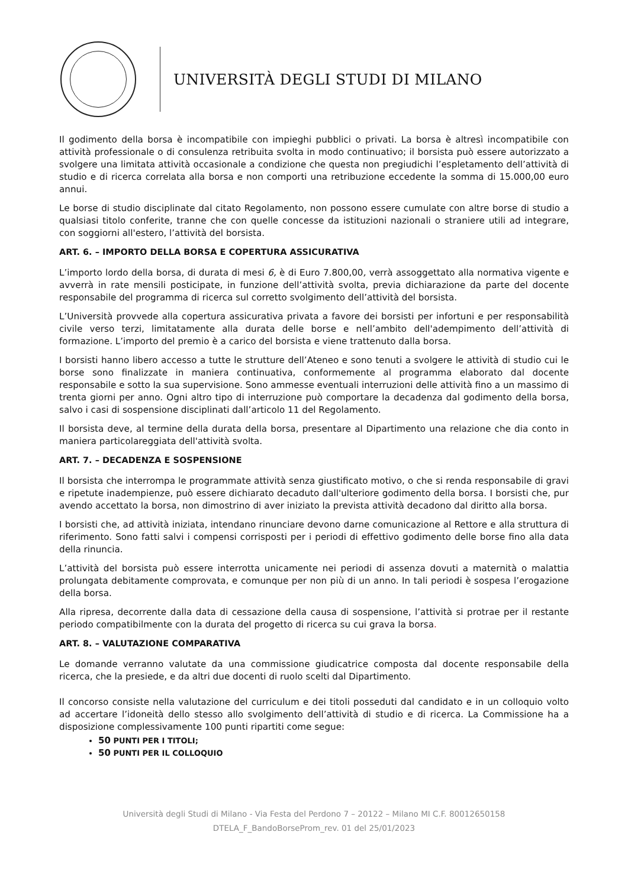UNIVERSITÀ DEGLI STUDI DI MILANO
Il godimento della borsa è incompatibile con impieghi pubblici o privati. La borsa è altresì incompatibile con attività professionale o di consulenza retribuita svolta in modo continuativo; il borsista può essere autorizzato a svolgere una limitata attività occasionale a condizione che questa non pregiudichi l’espletamento dell’attività di studio e di ricerca correlata alla borsa e non comporti una retribuzione eccedente la somma di 15.000,00 euro annui.
Le borse di studio disciplinate dal citato Regolamento, non possono essere cumulate con altre borse di studio a qualsiasi titolo conferite, tranne che con quelle concesse da istituzioni nazionali o straniere utili ad integrare, con soggiorni all'estero, l’attività del borsista.
ART. 6. – IMPORTO DELLA BORSA E COPERTURA ASSICURATIVA
L’importo lordo della borsa, di durata di mesi 6, è di Euro 7.800,00, verrà assoggettato alla normativa vigente e avverrà in rate mensili posticipate, in funzione dell’attività svolta, previa dichiarazione da parte del docente responsabile del programma di ricerca sul corretto svolgimento dell’attività del borsista.
L’Università provvede alla copertura assicurativa privata a favore dei borsisti per infortuni e per responsabilità civile verso terzi, limitatamente alla durata delle borse e nell’ambito dell'adempimento dell’attività di formazione. L’importo del premio è a carico del borsista e viene trattenuto dalla borsa.
I borsisti hanno libero accesso a tutte le strutture dell’Ateneo e sono tenuti a svolgere le attività di studio cui le borse sono finalizzate in maniera continuativa, conformemente al programma elaborato dal docente responsabile e sotto la sua supervisione. Sono ammesse eventuali interruzioni delle attività fino a un massimo di trenta giorni per anno. Ogni altro tipo di interruzione può comportare la decadenza dal godimento della borsa, salvo i casi di sospensione disciplinati dall’articolo 11 del Regolamento.
Il borsista deve, al termine della durata della borsa, presentare al Dipartimento una relazione che dia conto in maniera particolareggiata dell'attività svolta.
ART. 7. – DECADENZA E SOSPENSIONE
Il borsista che interrompa le programmate attività senza giustificato motivo, o che si renda responsabile di gravi e ripetute inadempienze, può essere dichiarato decaduto dall'ulteriore godimento della borsa. I borsisti che, pur avendo accettato la borsa, non dimostrino di aver iniziato la prevista attività decadono dal diritto alla borsa.
I borsisti che, ad attività iniziata, intendano rinunciare devono darne comunicazione al Rettore e alla struttura di riferimento. Sono fatti salvi i compensi corrisposti per i periodi di effettivo godimento delle borse fino alla data della rinuncia.
L’attività del borsista può essere interrotta unicamente nei periodi di assenza dovuti a maternità o malattia prolungata debitamente comprovata, e comunque per non più di un anno. In tali periodi è sospesa l’erogazione della borsa.
Alla ripresa, decorrente dalla data di cessazione della causa di sospensione, l’attività si protrae per il restante periodo compatibilmente con la durata del progetto di ricerca su cui grava la borsa.
ART. 8. – VALUTAZIONE COMPARATIVA
Le domande verranno valutate da una commissione giudicatrice composta dal docente responsabile della ricerca, che la presiede, e da altri due docenti di ruolo scelti dal Dipartimento.
Il concorso consiste nella valutazione del curriculum e dei titoli posseduti dal candidato e in un colloquio volto ad accertare l’idoneità dello stesso allo svolgimento dell’attività di studio e di ricerca. La Commissione ha a disposizione complessivamente 100 punti ripartiti come segue:
50 PUNTI PER I TITOLI;
50 PUNTI PER IL COLLOQUIO
Università degli Studi di Milano - Via Festa del Perdono 7 – 20122 – Milano MI C.F. 80012650158
DTELA_F_BandoBorseProm_rev. 01 del 25/01/2023